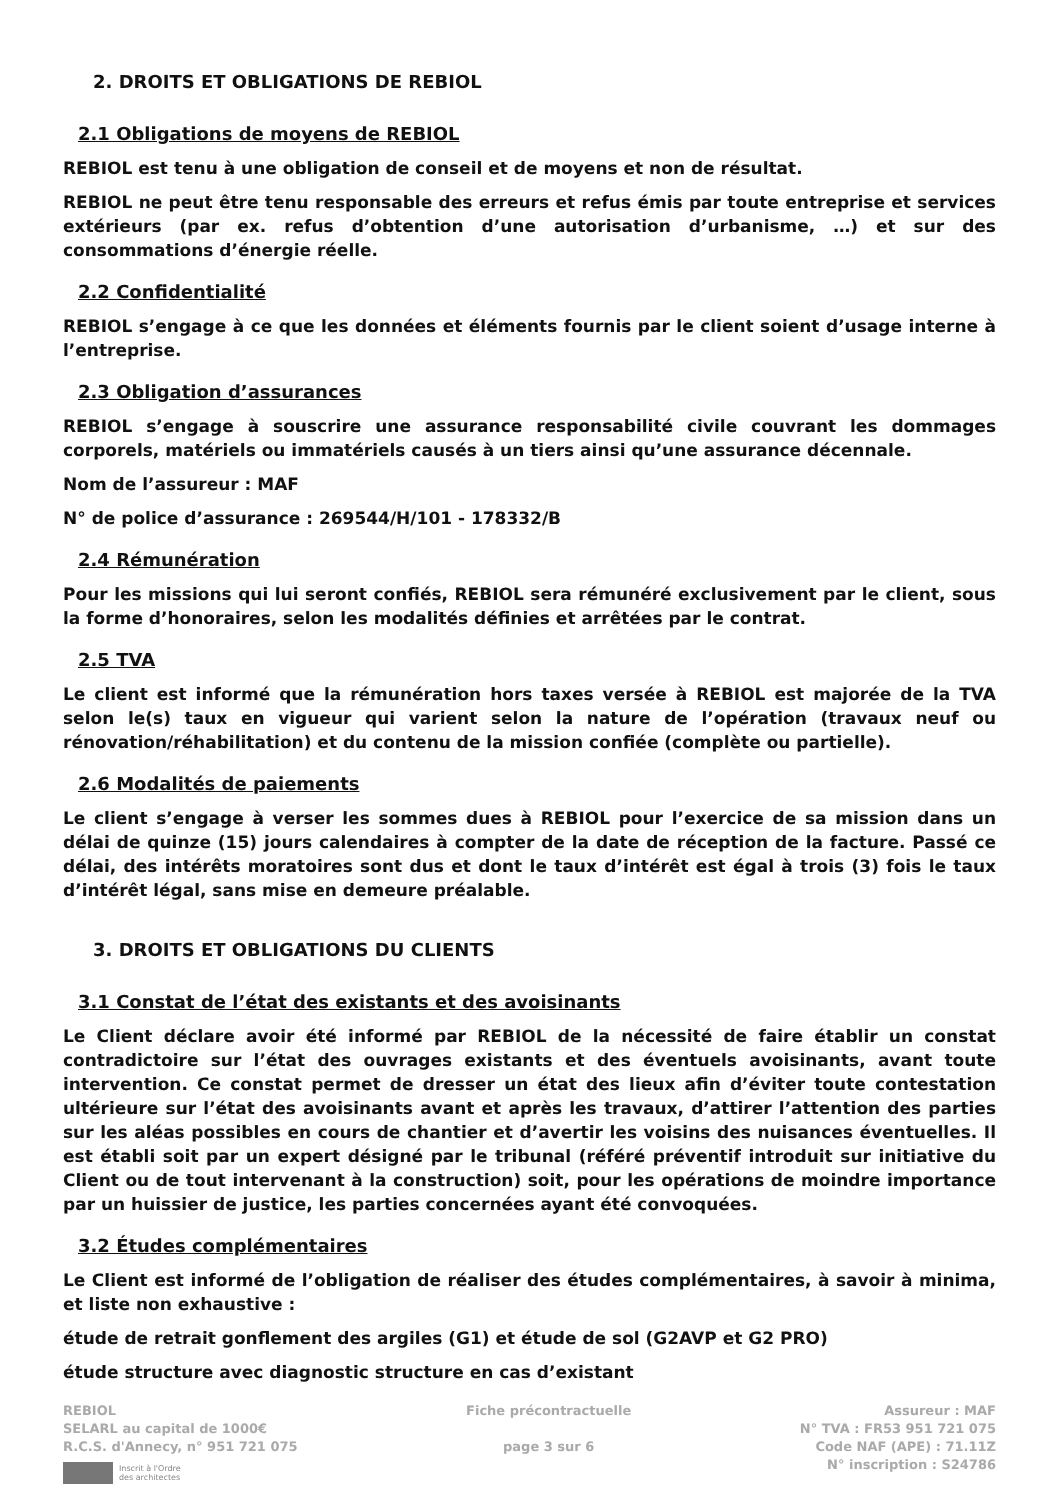2. DROITS ET OBLIGATIONS DE REBIOL
2.1 Obligations de moyens de REBIOL
REBIOL est tenu à une obligation de conseil et de moyens et non de résultat.
REBIOL ne peut être tenu responsable des erreurs et refus émis par toute entreprise et services extérieurs (par ex. refus d’obtention d’une autorisation d’urbanisme, …) et sur des consommations d’énergie réelle.
2.2 Confidentialité
REBIOL s’engage à ce que les données et éléments fournis par le client soient d’usage interne à l’entreprise.
2.3 Obligation d’assurances
REBIOL s’engage à souscrire une assurance responsabilité civile couvrant les dommages corporels, matériels ou immatériels causés à un tiers ainsi qu’une assurance décennale.
Nom de l’assureur : MAF
N° de police d’assurance : 269544/H/101 - 178332/B
2.4 Rémunération
Pour les missions qui lui seront confiés, REBIOL sera rémunéré exclusivement par le client, sous la forme d’honoraires, selon les modalités définies et arrêtées par le contrat.
2.5 TVA
Le client est informé que la rémunération hors taxes versée à REBIOL est majorée de la TVA selon le(s) taux en vigueur qui varient selon la nature de l’opération (travaux neuf ou rénovation/réhabilitation) et du contenu de la mission confiée (complète ou partielle).
2.6 Modalités de paiements
Le client s’engage à verser les sommes dues à REBIOL pour l’exercice de sa mission dans un délai de quinze (15) jours calendaires à compter de la date de réception de la facture. Passé ce délai, des intérêts moratoires sont dus et dont le taux d’intérêt est égal à trois (3) fois le taux d’intérêt légal, sans mise en demeure préalable.
3. DROITS ET OBLIGATIONS DU CLIENTS
3.1 Constat de l’état des existants et des avoisinants
Le Client déclare avoir été informé par REBIOL de la nécessité de faire établir un constat contradictoire sur l’état des ouvrages existants et des éventuels avoisinants, avant toute intervention. Ce constat permet de dresser un état des lieux afin d’éviter toute contestation ultérieure sur l’état des avoisinants avant et après les travaux, d’attirer l’attention des parties sur les aléas possibles en cours de chantier et d’avertir les voisins des nuisances éventuelles. Il est établi soit par un expert désigné par le tribunal (référé préventif introduit sur initiative du Client ou de tout intervenant à la construction) soit, pour les opérations de moindre importance par un huissier de justice, les parties concernées ayant été convoquées.
3.2 Études complémentaires
Le Client est informé de l’obligation de réaliser des études complémentaires, à savoir à minima, et liste non exhaustive :
étude de retrait gonflement des argiles (G1) et étude de sol (G2AVP et G2 PRO)
étude structure avec diagnostic structure en cas d’existant
REBIOL
SELARL au capital de 1000€
R.C.S. d'Annecy, n° 951 721 075
Inscrit à l'Ordre
des architectes
Fiche précontractuelle
page 3 sur 6
Assureur : MAF
N° TVA : FR53 951 721 075
Code NAF (APE) : 71.11Z
N° inscription : S24786